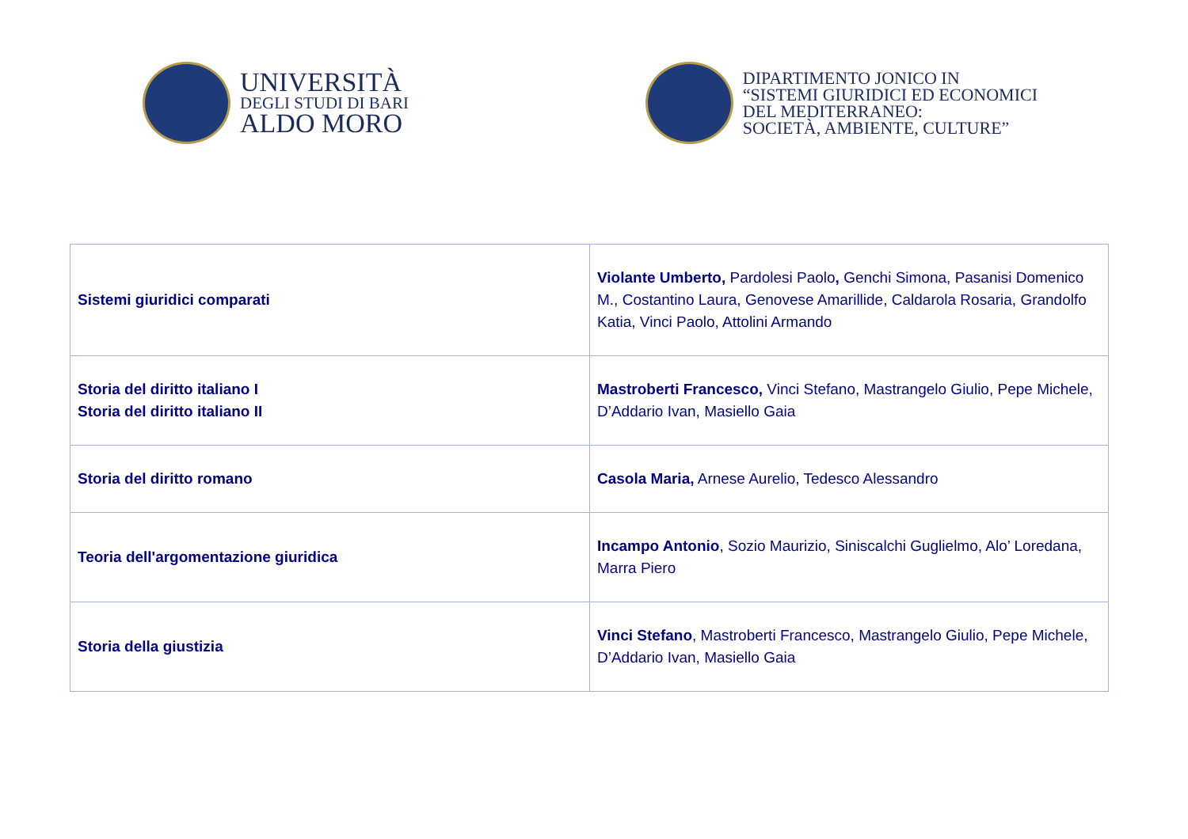UNIVERSITÀ
DEGLI STUDI DI BARI
ALDO MORO
DIPARTIMENTO JONICO IN
“SISTEMI GIURIDICI ED ECONOMICI
DEL MEDITERRANEO:
SOCIETÀ, AMBIENTE, CULTURE”
| Sistemi giuridici comparati | Violante Umberto, Pardolesi Paolo , Genchi Simona, Pasanisi Domenico M., Costantino Laura, Genovese Amarillide, Caldarola Rosaria, Grandolfo Katia, Vinci Paolo, Attolini Armando |
| Storia del diritto italiano I Storia del diritto italiano II | Mastroberti Francesco, Vinci Stefano, Mastrangelo Giulio, Pepe Michele, D’Addario Ivan, Masiello Gaia |
| Storia del diritto romano | Casola Maria, Arnese Aurelio, Tedesco Alessandro |
| Teoria dell'argomentazione giuridica | Incampo Antonio , Sozio Maurizio, Siniscalchi Guglielmo, Alo’ Loredana, Marra Piero |
| Storia della giustizia | Vinci Stefano , Mastroberti Francesco, Mastrangelo Giulio, Pepe Michele, D’Addario Ivan, Masiello Gaia |